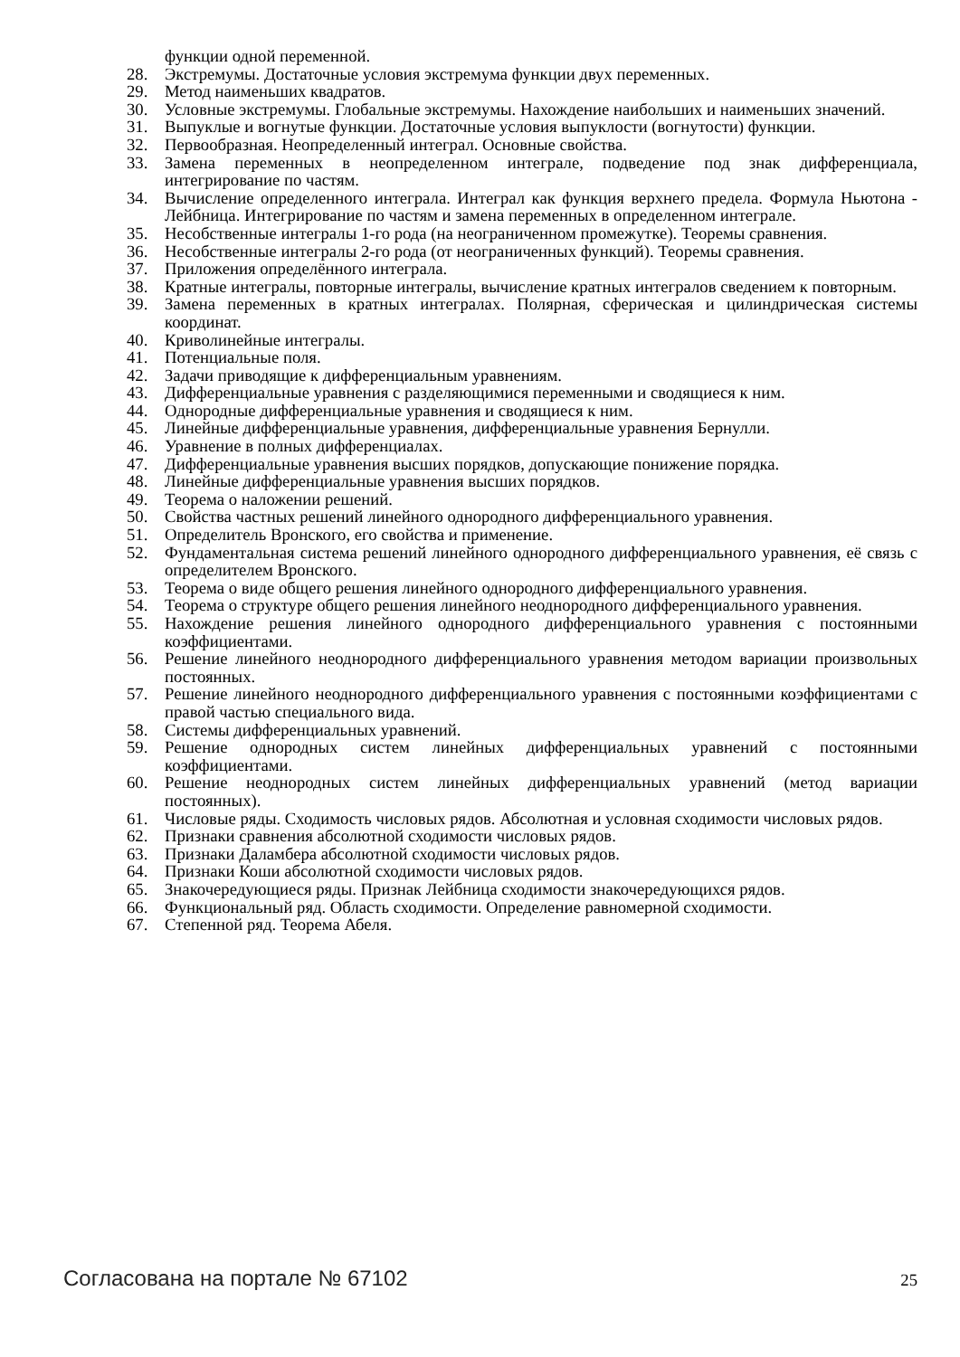функции одной переменной.
28. Экстремумы. Достаточные условия экстремума функции двух переменных.
29. Метод наименьших квадратов.
30. Условные экстремумы. Глобальные экстремумы. Нахождение наибольших и наименьших значений.
31. Выпуклые и вогнутые функции. Достаточные условия выпуклости (вогнутости) функции.
32. Первообразная. Неопределенный интеграл. Основные свойства.
33. Замена переменных в неопределенном интеграле, подведение под знак дифференциала, интегрирование по частям.
34. Вычисление определенного интеграла. Интеграл как функция верхнего предела. Формула Ньютона - Лейбница. Интегрирование по частям и замена переменных в определенном интеграле.
35. Несобственные интегралы 1-го рода (на неограниченном промежутке). Теоремы сравнения.
36. Несобственные интегралы 2-го рода (от неограниченных функций). Теоремы сравнения.
37. Приложения определённого интеграла.
38. Кратные интегралы, повторные интегралы, вычисление кратных интегралов сведением к повторным.
39. Замена переменных в кратных интегралах. Полярная, сферическая и цилиндрическая системы координат.
40. Криволинейные интегралы.
41. Потенциальные поля.
42. Задачи приводящие к дифференциальным уравнениям.
43. Дифференциальные уравнения с разделяющимися переменными и сводящиеся к ним.
44. Однородные дифференциальные уравнения и сводящиеся к ним.
45. Линейные дифференциальные уравнения, дифференциальные уравнения Бернулли.
46. Уравнение в полных дифференциалах.
47. Дифференциальные уравнения высших порядков, допускающие понижение порядка.
48. Линейные дифференциальные уравнения высших порядков.
49. Теорема о наложении решений.
50. Свойства частных решений линейного однородного дифференциального уравнения.
51. Определитель Вронского, его свойства и применение.
52. Фундаментальная система решений линейного однородного дифференциального уравнения, её связь с определителем Вронского.
53. Теорема о виде общего решения линейного однородного дифференциального уравнения.
54. Теорема о структуре общего решения линейного неоднородного дифференциального уравнения.
55. Нахождение решения линейного однородного дифференциального уравнения с постоянными коэффициентами.
56. Решение линейного неоднородного дифференциального уравнения методом вариации произвольных постоянных.
57. Решение линейного неоднородного дифференциального уравнения с постоянными коэффициентами с правой частью специального вида.
58. Системы дифференциальных уравнений.
59. Решение однородных систем линейных дифференциальных уравнений с постоянными коэффициентами.
60. Решение неоднородных систем линейных дифференциальных уравнений (метод вариации постоянных).
61. Числовые ряды. Сходимость числовых рядов. Абсолютная и условная сходимости числовых рядов.
62. Признаки сравнения абсолютной сходимости числовых рядов.
63. Признаки Даламбера абсолютной сходимости числовых рядов.
64. Признаки Коши абсолютной сходимости числовых рядов.
65. Знакочередующиеся ряды. Признак Лейбница сходимости знакочередующихся рядов.
66. Функциональный ряд. Область сходимости. Определение равномерной сходимости.
67. Степенной ряд. Теорема Абеля.
Согласована на портале № 67102 25